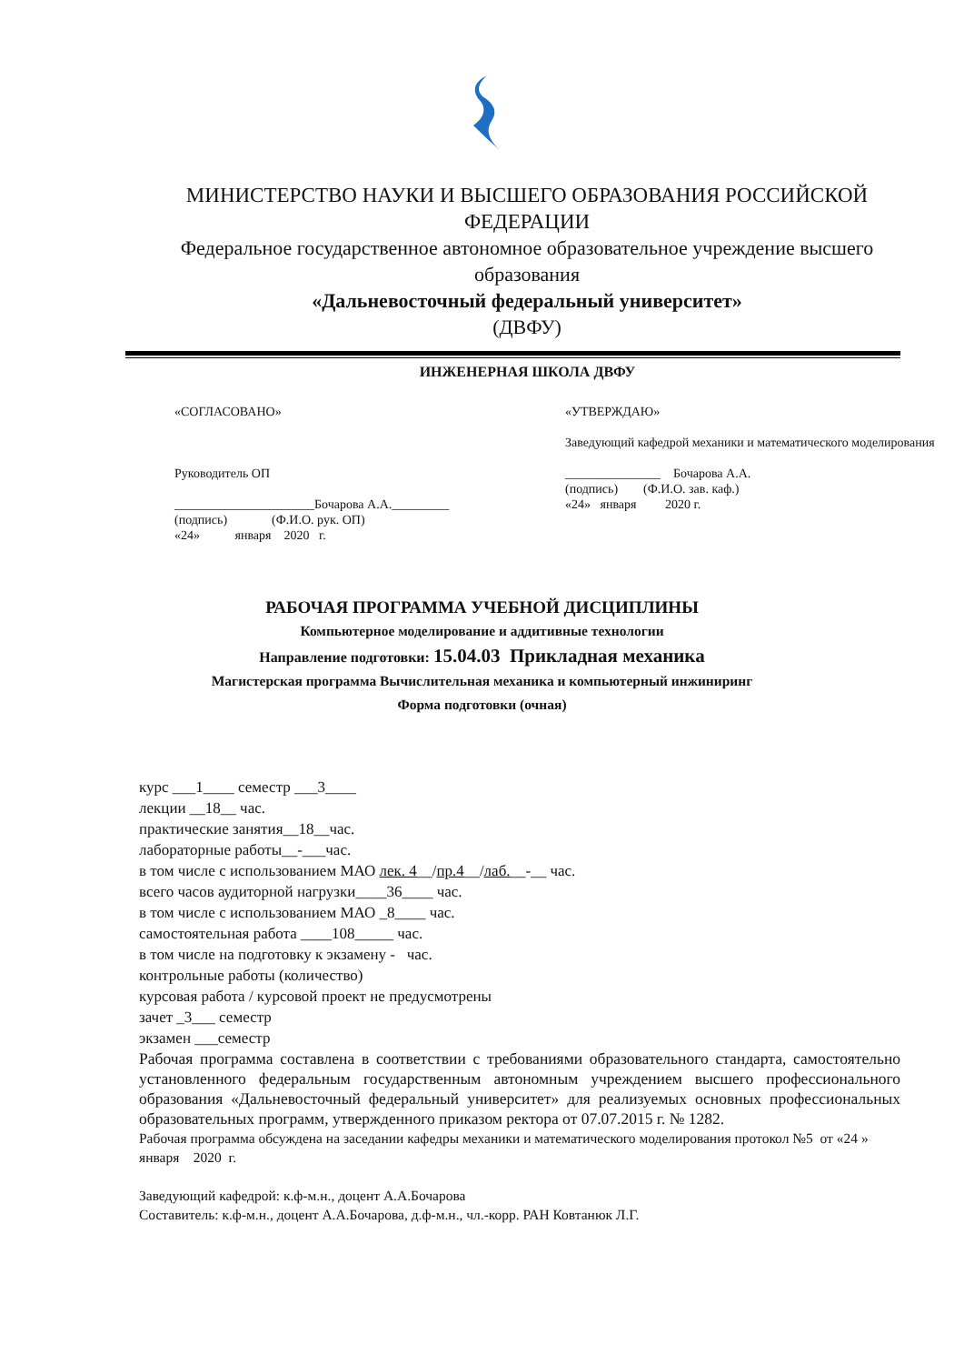МИНИСТЕРСТВО НАУКИ И ВЫСШЕГО ОБРАЗОВАНИЯ РОССИЙСКОЙ ФЕДЕРАЦИИ
Федеральное государственное автономное образовательное учреждение высшего образования
«Дальневосточный федеральный университет»
(ДВФУ)
ИНЖЕНЕРНАЯ ШКОЛА ДВФУ
«СОГЛАСОВАНО»
Руководитель ОП
______________________Бочарова А.А._________
(подпись) (Ф.И.О. рук. ОП)
«24» января 2020 г.
«УТВЕРЖДАЮ»
Заведующий кафедрой механики и математического моделирования
_______________ Бочарова А.А.
(подпись) (Ф.И.О. зав. каф.)
«24» января 2020 г.
РАБОЧАЯ ПРОГРАММА УЧЕБНОЙ ДИСЦИПЛИНЫ
Компьютерное моделирование и аддитивные технологии
Направление подготовки: 15.04.03 Прикладная механика
Магистерская программа Вычислительная механика и компьютерный инжиниринг
Форма подготовки (очная)
курс ___1____ семестр ___3____
лекции __18__ час.
практические занятия__18__час.
лабораторные работы__-___час.
в том числе с использованием МАО лек. 4__/пр.4__/лаб.__-__ час.
всего часов аудиторной нагрузки____36____ час.
в том числе с использованием МАО _8____ час.
самостоятельная работа ____108_____ час.
в том числе на подготовку к экзамену - час.
контрольные работы (количество)
курсовая работа / курсовой проект не предусмотрены
зачет _3___ семестр
экзамен ___семестр
Рабочая программа составлена в соответствии с требованиями образовательного стандарта, самостоятельно установленного федеральным государственным автономным учреждением высшего профессионального образования «Дальневосточный федеральный университет» для реализуемых основных профессиональных образовательных программ, утвержденного приказом ректора от 07.07.2015 г. № 1282.
Рабочая программа обсуждена на заседании кафедры механики и математического моделирования протокол №5 от «24 » января 2020 г.
Заведующий кафедрой: к.ф-м.н., доцент А.А.Бочарова
Составитель: к.ф-м.н., доцент А.А.Бочарова, д.ф-м.н., чл.-корр. РАН Ковтанюк Л.Г.